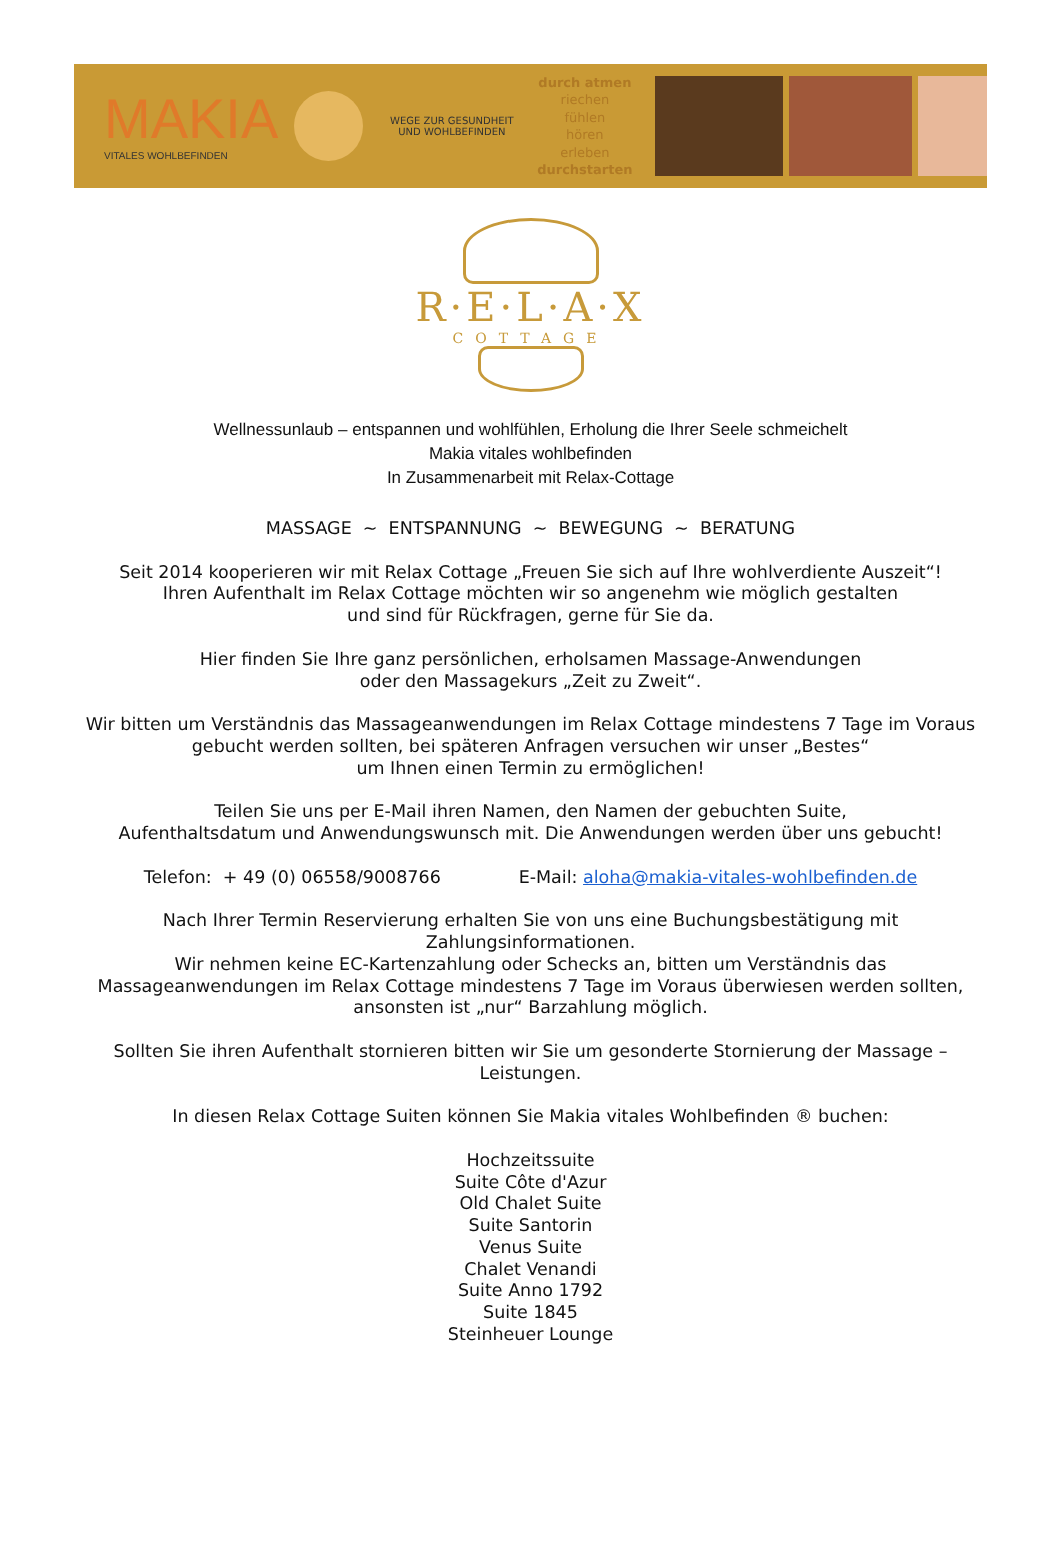MAKIA
VITALES WOHLBEFINDEN
WEGE ZUR GESUNDHEIT UND WOHLBEFINDEN
durch atmen
riechen
fühlen
hören
erleben
durchstarten
R·E·L·A·X
COTTAGE
Wellnessunlaub – entspannen und wohlfühlen, Erholung die Ihrer Seele schmeichelt
Makia vitales wohlbefinden
In Zusammenarbeit mit Relax-Cottage
MASSAGE ~ ENTSPANNUNG ~ BEWEGUNG ~ BERATUNG
Seit 2014 kooperieren wir mit Relax Cottage „Freuen Sie sich auf Ihre wohlverdiente Auszeit“!
Ihren Aufenthalt im Relax Cottage möchten wir so angenehm wie möglich gestalten
und sind für Rückfragen, gerne für Sie da.
Hier finden Sie Ihre ganz persönlichen, erholsamen Massage-Anwendungen
oder den Massagekurs „Zeit zu Zweit“.
Wir bitten um Verständnis das Massageanwendungen im Relax Cottage mindestens 7 Tage im Voraus gebucht werden sollten, bei späteren Anfragen versuchen wir unser „Bestes“
um Ihnen einen Termin zu ermöglichen!
Teilen Sie uns per E-Mail ihren Namen, den Namen der gebuchten Suite,
Aufenthaltsdatum und Anwendungswunsch mit. Die Anwendungen werden über uns gebucht!
Telefon: + 49 (0) 06558/9008766 E-Mail: aloha@makia-vitales-wohlbefinden.de
Nach Ihrer Termin Reservierung erhalten Sie von uns eine Buchungsbestätigung mit Zahlungsinformationen.
Wir nehmen keine EC-Kartenzahlung oder Schecks an, bitten um Verständnis das Massageanwendungen im Relax Cottage mindestens 7 Tage im Voraus überwiesen werden sollten, ansonsten ist „nur“ Barzahlung möglich.
Sollten Sie ihren Aufenthalt stornieren bitten wir Sie um gesonderte Stornierung der Massage – Leistungen.
In diesen Relax Cottage Suiten können Sie Makia vitales Wohlbefinden ® buchen:
Hochzeitssuite
Suite Côte d'Azur
Old Chalet Suite
Suite Santorin
Venus Suite
Chalet Venandi
Suite Anno 1792
Suite 1845
Steinheuer Lounge